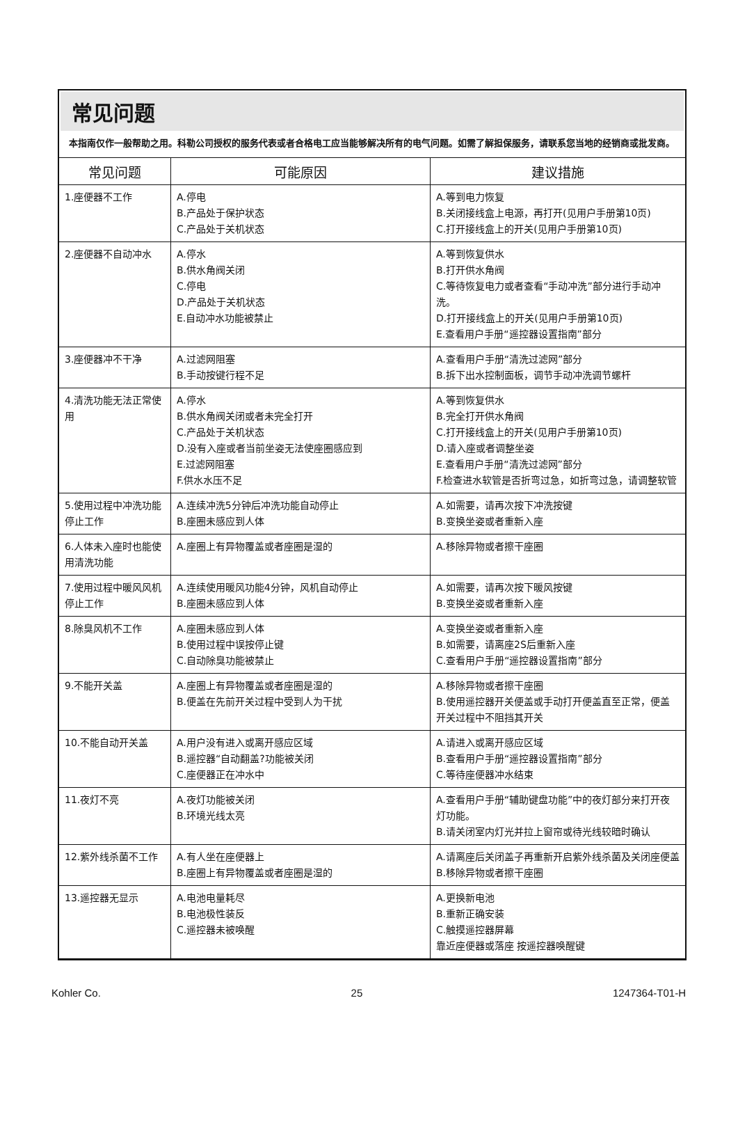常见问题
本指南仅作一般帮助之用。科勒公司授权的服务代表或者合格电工应当能够解决所有的电气问题。如需了解担保服务，请联系您当地的经销商或批发商。
| 常见问题 | 可能原因 | 建议措施 |
| --- | --- | --- |
| 1.座便器不工作 | A.停电 B.产品处于保护状态 C.产品处于关机状态 | A.等到电力恢复 B.关闭接线盒上电源，再打开(见用户手册第10页) C.打开接线盒上的开关(见用户手册第10页) |
| 2.座便器不自动冲水 | A.停水 B.供水角阀关闭 C.停电 D.产品处于关机状态 E.自动冲水功能被禁止 | A.等到恢复供水 B.打开供水角阀 C.等待恢复电力或者查看“手动冲洗”部分进行手动冲洗。 D.打开接线盒上的开关(见用户手册第10页) E.查看用户手册“遥控器设置指南”部分 |
| 3.座便器冲不干净 | A.过滤网阻塞 B.手动按键行程不足 | A.查看用户手册“清洗过滤网”部分 B.拆下出水控制面板，调节手动冲洗调节螺杆 |
| 4.清洗功能无法正常使用 | A.停水 B.供水角阀关闭或者未完全打开 C.产品处于关机状态 D.没有入座或者当前坐姿无法使座圈感应到 E.过滤网阻塞 F.供水水压不足 | A.等到恢复供水 B.完全打开供水角阀 C.打开接线盒上的开关(见用户手册第10页) D.请入座或者调整坐姿 E.查看用户手册“清洗过滤网”部分 F.检查进水软管是否折弯过急，如折弯过急，请调整软管 |
| 5.使用过程中冲洗功能停止工作 | A.连续冲洗5分钟后冲洗功能自动停止 B.座圈未感应到人体 | A.如需要，请再次按下冲洗按键 B.变换坐姿或者重新入座 |
| 6.人体未入座时也能使用清洗功能 | A.座圈上有异物覆盖或者座圈是湿的 | A.移除异物或者擦干座圈 |
| 7.使用过程中暖风风机停止工作 | A.连续使用暖风功能4分钟，风机自动停止 B.座圈未感应到人体 | A.如需要，请再次按下暖风按键 B.变换坐姿或者重新入座 |
| 8.除臭风机不工作 | A.座圈未感应到人体 B.使用过程中误按停止键 C.自动除臭功能被禁止 | A.变换坐姿或者重新入座 B.如需要，请离座2S后重新入座 C.查看用户手册“遥控器设置指南”部分 |
| 9.不能开关盖 | A.座圈上有异物覆盖或者座圈是湿的 B.便盖在先前开关过程中受到人为干扰 | A.移除异物或者擦干座圈 B.使用遥控器开关便盖或手动打开便盖直至正常，便盖开关过程中不阻挡其开关 |
| 10.不能自动开关盖 | A.用户没有进入或离开感应区域 B.遥控器“自动翻盖?功能被关闭 C.座便器正在冲水中 | A.请进入或离开感应区域 B.查看用户手册“遥控器设置指南”部分 C.等待座便器冲水结束 |
| 11.夜灯不亮 | A.夜灯功能被关闭 B.环境光线太亮 | A.查看用户手册“辅助键盘功能”中的夜灯部分来打开夜灯功能。 B.请关闭室内灯光并拉上窗帘或待光线较暗时确认 |
| 12.紫外线杀菌不工作 | A.有人坐在座便器上 B.座圈上有异物覆盖或者座圈是湿的 | A.请离座后关闭盖子再重新开启紫外线杀菌及关闭座便盖 B.移除异物或者擦干座圈 |
| 13.遥控器无显示 | A.电池电量耗尽 B.电池极性装反 C.遥控器未被唤醒 | A.更换新电池 B.重新正确安装 C.触摸遥控器屏幕 靠近座便器或落座 按遥控器唤醒键 |
Kohler Co. 25 1247364-T01-H